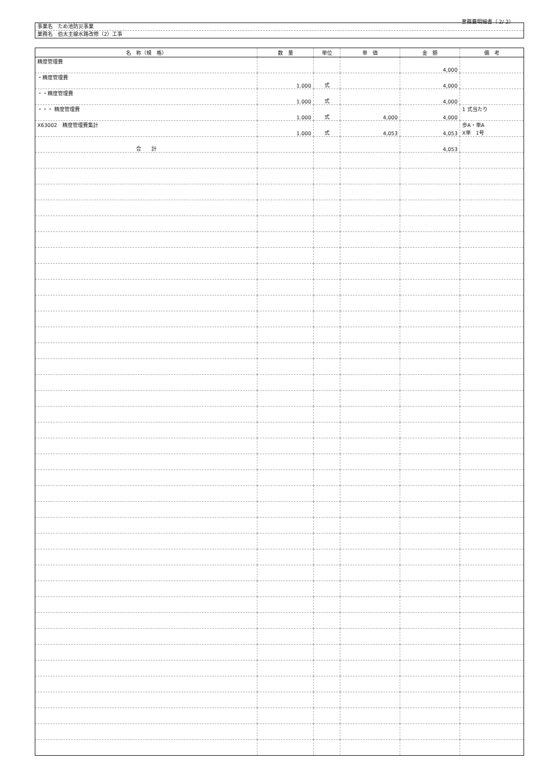業務費明細書（ 2/ 2）
事業名　ため池防災事業
業務名　伯太主線水路改修（2）工事
| 名 称（規 格） | 数 量 | 単位 | 単 価 | 金 額 | 備 考 |
| --- | --- | --- | --- | --- | --- |
| 精度管理費 | | | | 4,000 | |
| ・精度管理費 | 1.000 | 式 | | 4,000 | |
| ・・精度管理費 | 1.000 | 式 | | 4,000 | |
| ・・・ 精度管理費 | 1.000 | 式 | 4,000 | 4,000 | 1 式当たり |
| X63002 精度管理費集計 | 1.000 | 式 | 4,053 | 4,053 | 歩A・単A X単 1号 |
| 合 計 | | | | 4,053 | |